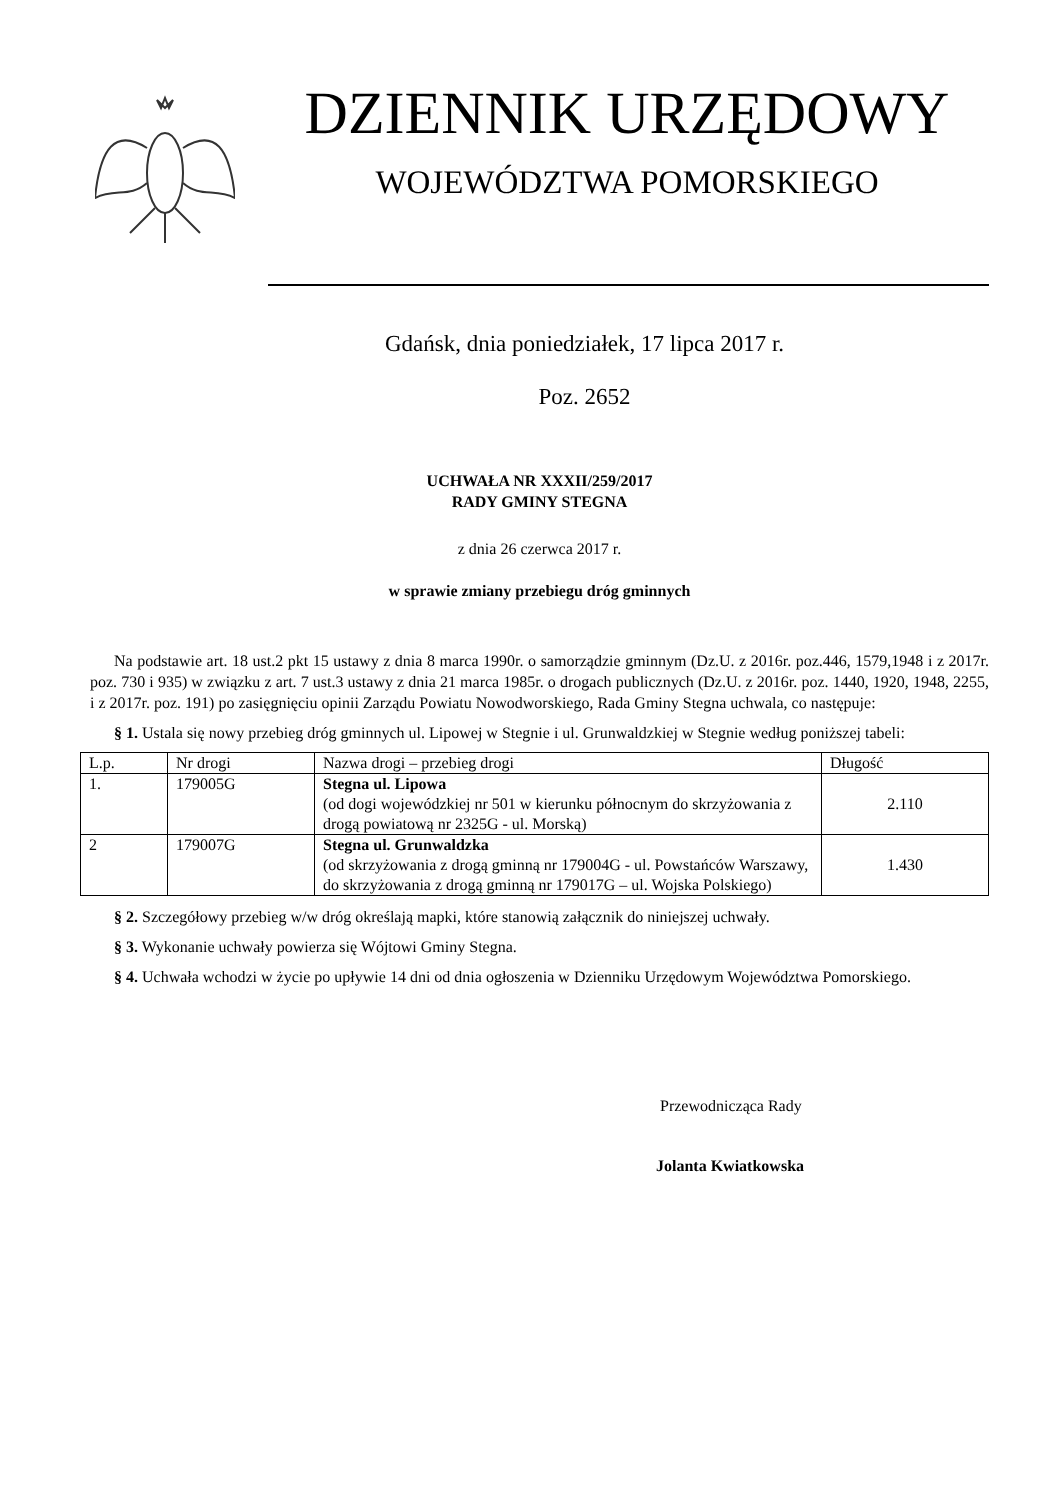DZIENNIK URZĘDOWY
WOJEWÓDZTWA POMORSKIEGO
Gdańsk, dnia poniedziałek, 17 lipca 2017 r.
Poz. 2652
UCHWAŁA NR XXXII/259/2017
RADY GMINY STEGNA
z dnia 26 czerwca 2017 r.
w sprawie zmiany przebiegu dróg gminnych
Na podstawie art. 18 ust.2 pkt 15 ustawy z dnia 8 marca 1990r. o samorządzie gminnym (Dz.U. z 2016r. poz.446, 1579,1948 i z 2017r. poz. 730 i 935) w związku z art. 7 ust.3 ustawy z dnia 21 marca 1985r. o drogach publicznych (Dz.U. z 2016r. poz. 1440, 1920, 1948, 2255, i z 2017r. poz. 191) po zasięgnięciu opinii Zarządu Powiatu Nowodworskiego, Rada Gminy Stegna uchwala, co następuje:
§ 1. Ustala się nowy przebieg dróg gminnych ul. Lipowej w Stegnie i ul. Grunwaldzkiej w Stegnie według poniższej tabeli:
| L.p. | Nr drogi | Nazwa drogi – przebieg drogi | Długość |
| --- | --- | --- | --- |
| 1. | 179005G | Stegna ul. Lipowa (od dogi wojewódzkiej nr 501 w kierunku północnym do skrzyżowania z drogą powiatową nr 2325G - ul. Morską) | 2.110 |
| 2 | 179007G | Stegna ul. Grunwaldzka (od skrzyżowania z drogą gminną nr 179004G - ul. Powstańców Warszawy, do skrzyżowania z drogą gminną nr 179017G – ul. Wojska Polskiego) | 1.430 |
§ 2. Szczegółowy przebieg w/w dróg określają mapki, które stanowią załącznik do niniejszej uchwały.
§ 3. Wykonanie uchwały powierza się Wójtowi Gminy Stegna.
§ 4. Uchwała wchodzi w życie po upływie 14 dni od dnia ogłoszenia w Dzienniku Urzędowym Województwa Pomorskiego.
Przewodnicząca Rady
Jolanta Kwiatkowska